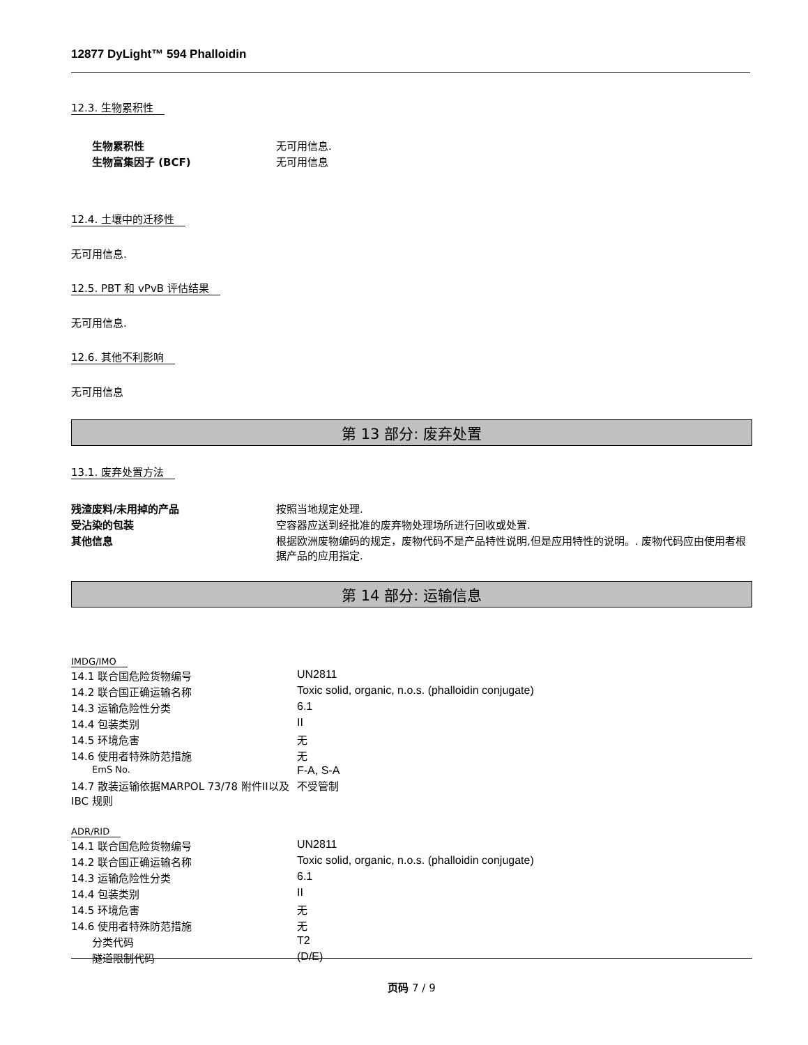12877 DyLight™ 594 Phalloidin
12.3. 生物累积性
| 生物累积性 | 无可用信息. |
| 生物富集因子 (BCF) | 无可用信息 |
12.4. 土壤中的迁移性
无可用信息.
12.5. PBT 和 vPvB 评估结果
无可用信息.
12.6. 其他不利影响
无可用信息
第 13 部分: 废弃处置
13.1. 废弃处置方法
| 残渣废料/未用掉的产品 | 按照当地规定处理. |
| 受沾染的包装 | 空容器应送到经批准的废弃物处理场所进行回收或处置. |
| 其他信息 | 根据欧洲废物编码的规定，废物代码不是产品特性说明,但是应用特性的说明。. 废物代码应由使用者根据产品的应用指定. |
第 14 部分: 运输信息
IMDG/IMO
| 14.1 联合国危险货物编号 | UN2811 |
| 14.2 联合国正确运输名称 | Toxic solid, organic, n.o.s. (phalloidin conjugate) |
| 14.3 运输危险性分类 | 6.1 |
| 14.4 包装类别 | II |
| 14.5 环境危害 | 无 |
| 14.6 使用者特殊防范措施 | 无 |
| EmS No. | F-A, S-A |
| 14.7 散装运输依据MARPOL 73/78 附件II以及IBC 规则 | 不受管制 |
ADR/RID
| 14.1 联合国危险货物编号 | UN2811 |
| 14.2 联合国正确运输名称 | Toxic solid, organic, n.o.s. (phalloidin conjugate) |
| 14.3 运输危险性分类 | 6.1 |
| 14.4 包装类别 | II |
| 14.5 环境危害 | 无 |
| 14.6 使用者特殊防范措施 | 无 |
| 分类代码 | T2 |
| 隧道限制代码 | (D/E) |
页码 7 / 9